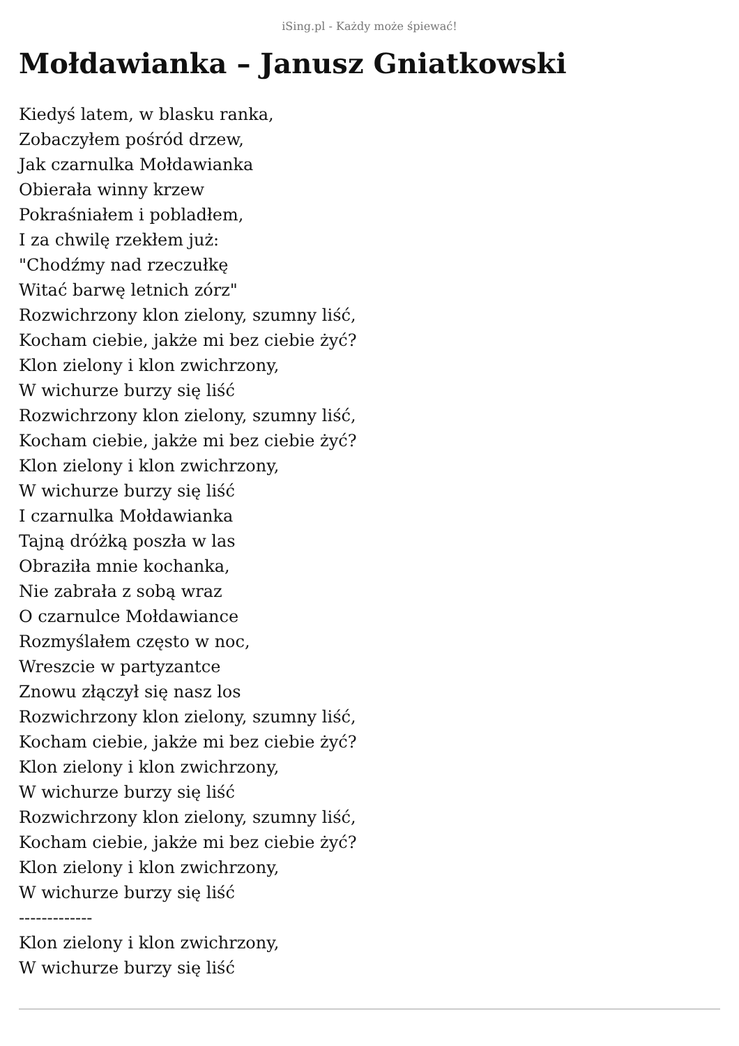iSing.pl - Każdy może śpiewać!
Mołdawianka – Janusz Gniatkowski
Kiedyś latem, w blasku ranka,
Zobaczyłem pośród drzew,
Jak czarnulka Mołdawianka
Obierała winny krzew
Pokraśniałem i pobladłem,
I za chwilę rzekłem już:
"Chodźmy nad rzeczułkę
Witać barwę letnich zórz"
Rozwichrzony klon zielony, szumny liść,
Kocham ciebie, jakże mi bez ciebie żyć?
Klon zielony i klon zwichrzony,
W wichurze burzy się liść
Rozwichrzony klon zielony, szumny liść,
Kocham ciebie, jakże mi bez ciebie żyć?
Klon zielony i klon zwichrzony,
W wichurze burzy się liść
I czarnulka Mołdawianka
Tajną dróżką poszła w las
Obraziła mnie kochanka,
Nie zabrała z sobą wraz
O czarnulce Mołdawiance
Rozmyślałem często w noc,
Wreszcie w partyzantce
Znowu złączył się nasz los
Rozwichrzony klon zielony, szumny liść,
Kocham ciebie, jakże mi bez ciebie żyć?
Klon zielony i klon zwichrzony,
W wichurze burzy się liść
Rozwichrzony klon zielony, szumny liść,
Kocham ciebie, jakże mi bez ciebie żyć?
Klon zielony i klon zwichrzony,
W wichurze burzy się liść
-------------
Klon zielony i klon zwichrzony,
W wichurze burzy się liść